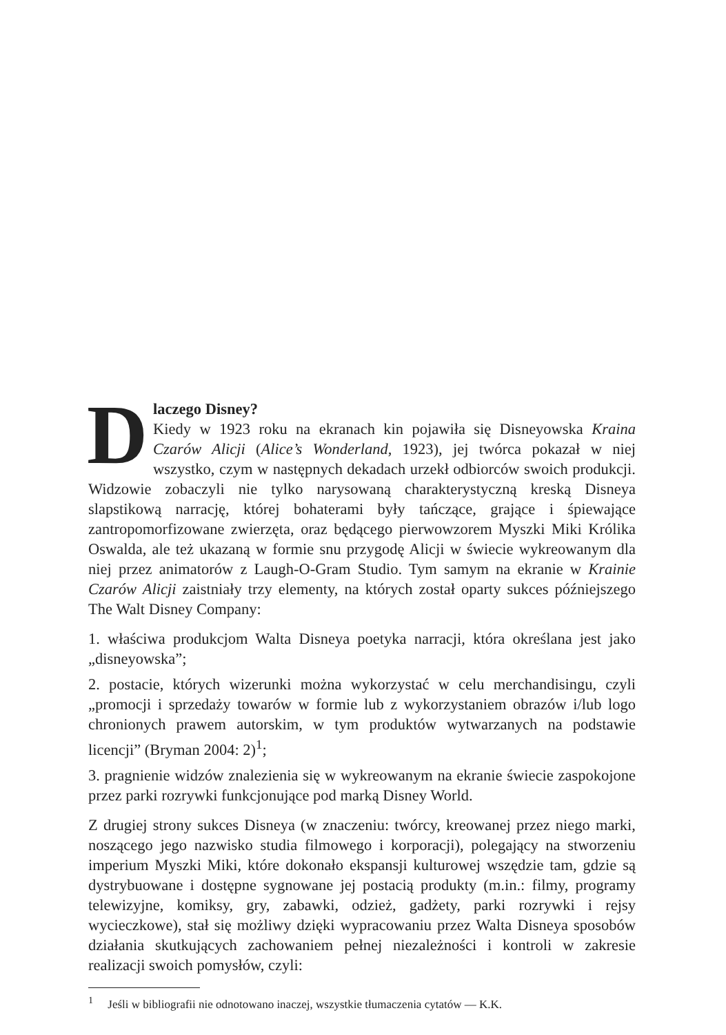Dlaczego Disney?
Kiedy w 1923 roku na ekranach kin pojawiła się Disneyowska Kraina Czarów Alicji (Alice’s Wonderland, 1923), jej twórca pokazał w niej wszystko, czym w następnych dekadach urzekł odbiorców swoich produkcji. Widzowie zobaczyli nie tylko narysowaną charakterystyczną kreską Disneya slapstikową narrację, której bohaterami były tańczące, grające i śpiewające zantropomorfizowane zwierzęta, oraz będącego pierwowzorem Myszki Miki Królika Oswalda, ale też ukazaną w formie snu przygodę Alicji w świecie wykreowanym dla niej przez animatorów z Laugh-O-Gram Studio. Tym samym na ekranie w Krainie Czarów Alicji zaistniały trzy elementy, na których został oparty sukces późniejszego The Walt Disney Company:
1. właściwa produkcjom Walta Disneya poetyka narracji, która określana jest jako „disneyowska”;
2. postacie, których wizerunki można wykorzystać w celu merchandisingu, czyli „promocji i sprzedaży towarów w formie lub z wykorzystaniem obrazów i/lub logo chronionych prawem autorskim, w tym produktów wytwarzanych na podstawie licencji” (Bryman 2004: 2)<sup>1</sup>;
3. pragnienie widzów znalezienia się w wykreowanym na ekranie świecie zaspokojone przez parki rozrywki funkcjonujące pod marką Disney World.
Z drugiej strony sukces Disneya (w znaczeniu: twórcy, kreowanej przez niego marki, noszącego jego nazwisko studia filmowego i korporacji), polegający na stworzeniu imperium Myszki Miki, które dokonało ekspansji kulturowej wszędzie tam, gdzie są dystrybuowane i dostępne sygnowane jej postacią produkty (m.in.: filmy, programy telewizyjne, komiksy, gry, zabawki, odzież, gadżety, parki rozrywki i rejsy wycieczkowe), stał się możliwy dzięki wypracowaniu przez Walta Disneya sposobów działania skutkujących zachowaniem pełnej niezależności i kontroli w zakresie realizacji swoich pomysłów, czyli:
<sup>1</sup> Jeśli w bibliografii nie odnotowano inaczej, wszystkie tłumaczenia cytatów — K.K.